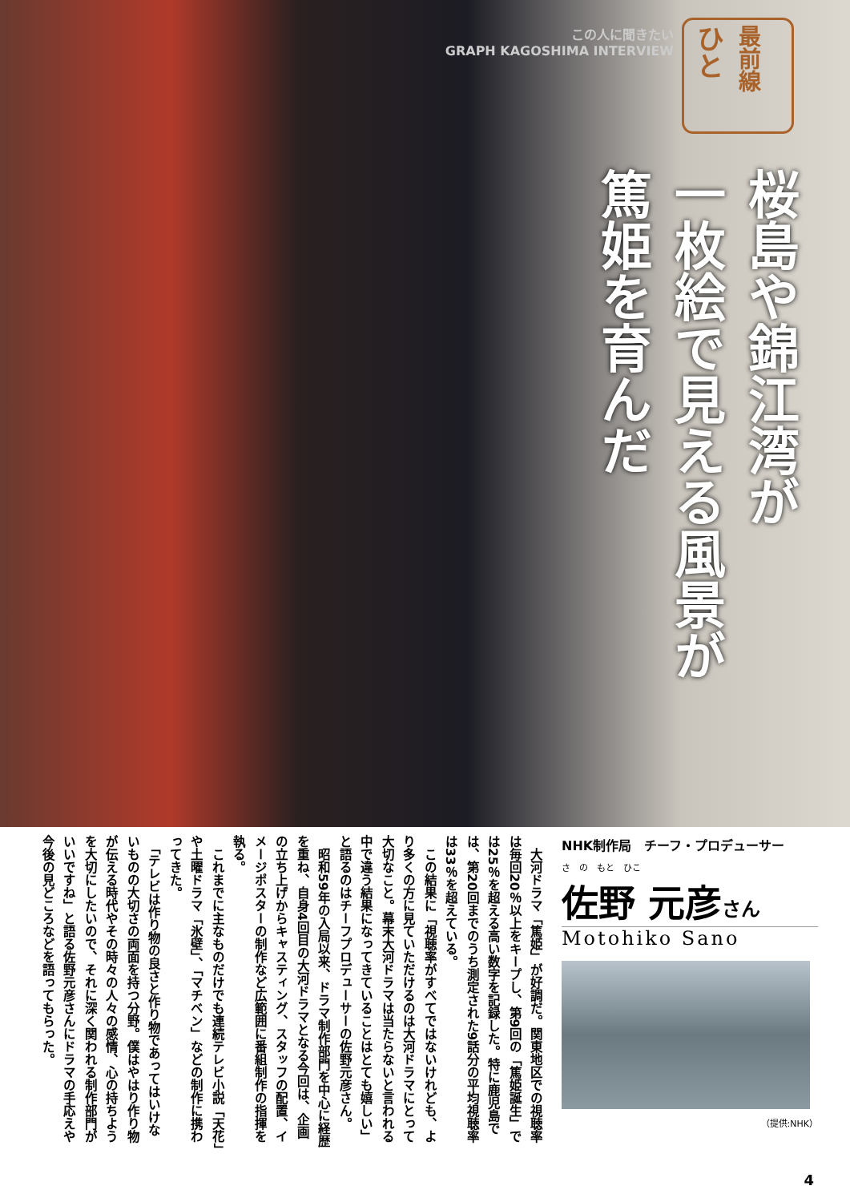この人に聞きたい
GRAPH KAGOSHIMA INTERVIEW
ひと
最前線
桜島や錦江湾が
一枚絵で見える風景が
篤姫を育んだ
NHK制作局　チーフ・プロデューサー
さ　の　もと　ひこ
佐野 元彦さん
Motohiko Sano
（提供:NHK）
　大河ドラマ「篤姫」が好調だ。関東地区での視聴率は毎回20％以上をキープし、第9回の「篤姫誕生」では25％を超える高い数字を記録した。特に鹿児島では、第20回までのうち測定された9話分の平均視聴率は33％を超えている。
　この結果に「視聴率がすべてではないけれども、より多くの方に見ていただけるのは大河ドラマにとって大切なこと。幕末大河ドラマは当たらないと言われる中で違う結果になってきていることはとても嬉しい」と語るのはチーフプロデューサーの佐野元彦さん。
　昭和59年の入局以来、ドラマ制作部門を中心に経歴を重ね、自身4回目の大河ドラマとなる今回は、企画の立ち上げからキャスティング、スタッフの配置、イメージポスターの制作など広範囲に番組制作の指揮を執る。
　これまでに主なものだけでも連続テレビ小説「天花」や土曜ドラマ「氷壁」、「マチベン」などの制作に携わってきた。
　「テレビは作り物の良さと作り物であってはいけないものの大切さの両面を持つ分野。僕はやはり作り物が伝える時代やその時々の人々の感情、心の持ちようを大切にしたいので、それに深く関われる制作部門がいいですね」と語る佐野元彦さんにドラマの手応えや今後の見どころなどを語ってもらった。
4